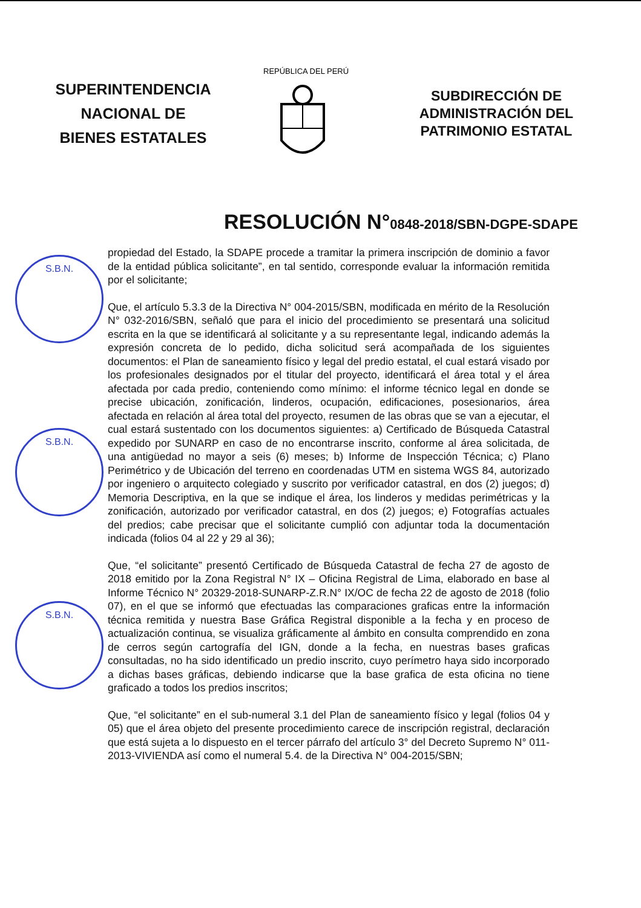SUPERINTENDENCIA
NACIONAL DE
BIENES ESTATALES
REPÚBLICA DEL PERÚ
SUBDIRECCIÓN DE
ADMINISTRACIÓN DEL
PATRIMONIO ESTATAL
RESOLUCIÓN N°0848-2018/SBN-DGPE-SDAPE
S.B.N.
S.B.N.
S.B.N.
propiedad del Estado, la SDAPE procede a tramitar la primera inscripción de dominio a favor de la entidad pública solicitante”, en tal sentido, corresponde evaluar la información remitida por el solicitante;
Que, el artículo 5.3.3 de la Directiva N° 004-2015/SBN, modificada en mérito de la Resolución N° 032-2016/SBN, señaló que para el inicio del procedimiento se presentará una solicitud escrita en la que se identificará al solicitante y a su representante legal, indicando además la expresión concreta de lo pedido, dicha solicitud será acompañada de los siguientes documentos: el Plan de saneamiento físico y legal del predio estatal, el cual estará visado por los profesionales designados por el titular del proyecto, identificará el área total y el área afectada por cada predio, conteniendo como mínimo: el informe técnico legal en donde se precise ubicación, zonificación, linderos, ocupación, edificaciones, posesionarios, área afectada en relación al área total del proyecto, resumen de las obras que se van a ejecutar, el cual estará sustentado con los documentos siguientes: a) Certificado de Búsqueda Catastral expedido por SUNARP en caso de no encontrarse inscrito, conforme al área solicitada, de una antigüedad no mayor a seis (6) meses; b) Informe de Inspección Técnica; c) Plano Perimétrico y de Ubicación del terreno en coordenadas UTM en sistema WGS 84, autorizado por ingeniero o arquitecto colegiado y suscrito por verificador catastral, en dos (2) juegos; d) Memoria Descriptiva, en la que se indique el área, los linderos y medidas perimétricas y la zonificación, autorizado por verificador catastral, en dos (2) juegos; e) Fotografías actuales del predios; cabe precisar que el solicitante cumplió con adjuntar toda la documentación indicada (folios 04 al 22 y 29 al 36);
Que, “el solicitante” presentó Certificado de Búsqueda Catastral de fecha 27 de agosto de 2018 emitido por la Zona Registral N° IX – Oficina Registral de Lima, elaborado en base al Informe Técnico N° 20329-2018-SUNARP-Z.R.N° IX/OC de fecha 22 de agosto de 2018 (folio 07), en el que se informó que efectuadas las comparaciones graficas entre la información técnica remitida y nuestra Base Gráfica Registral disponible a la fecha y en proceso de actualización continua, se visualiza gráficamente al ámbito en consulta comprendido en zona de cerros según cartografía del IGN, donde a la fecha, en nuestras bases graficas consultadas, no ha sido identificado un predio inscrito, cuyo perímetro haya sido incorporado a dichas bases gráficas, debiendo indicarse que la base grafica de esta oficina no tiene graficado a todos los predios inscritos;
Que, “el solicitante” en el sub-numeral 3.1 del Plan de saneamiento físico y legal (folios 04 y 05) que el área objeto del presente procedimiento carece de inscripción registral, declaración que está sujeta a lo dispuesto en el tercer párrafo del artículo 3° del Decreto Supremo N° 011-2013-VIVIENDA así como el numeral 5.4. de la Directiva N° 004-2015/SBN;